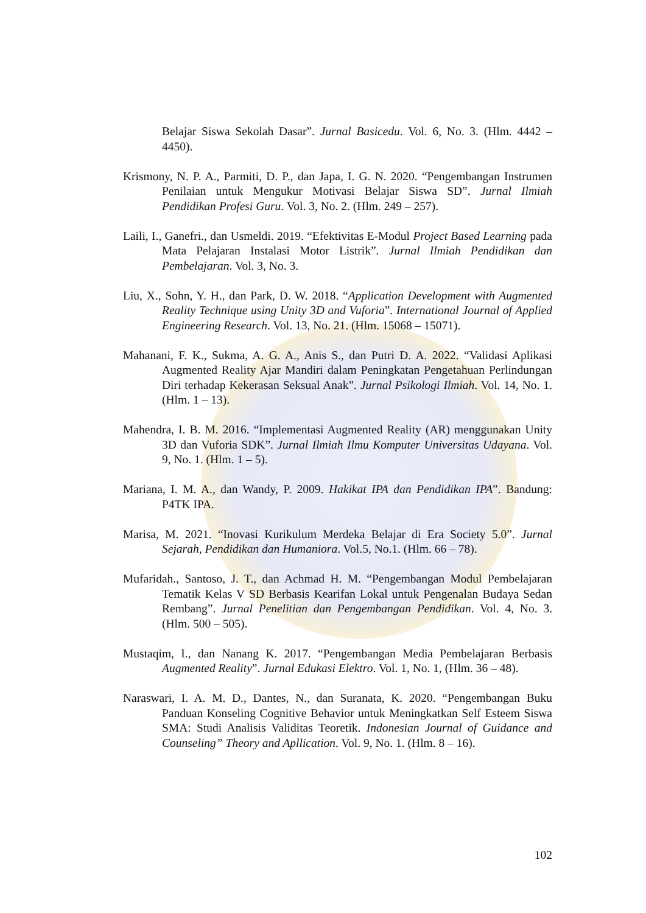Belajar Siswa Sekolah Dasar”. Jurnal Basicedu. Vol. 6, No. 3. (Hlm. 4442 – 4450).
Krismony, N. P. A., Parmiti, D. P., dan Japa, I. G. N. 2020. “Pengembangan Instrumen Penilaian untuk Mengukur Motivasi Belajar Siswa SD”. Jurnal Ilmiah Pendidikan Profesi Guru. Vol. 3, No. 2. (Hlm. 249 – 257).
Laili, I., Ganefri., dan Usmeldi. 2019. “Efektivitas E-Modul Project Based Learning pada Mata Pelajaran Instalasi Motor Listrik”. Jurnal Ilmiah Pendidikan dan Pembelajaran. Vol. 3, No. 3.
Liu, X., Sohn, Y. H., dan Park, D. W. 2018. “Application Development with Augmented Reality Technique using Unity 3D and Vuforia”. International Journal of Applied Engineering Research. Vol. 13, No. 21. (Hlm. 15068 – 15071).
Mahanani, F. K., Sukma, A. G. A., Anis S., dan Putri D. A. 2022. “Validasi Aplikasi Augmented Reality Ajar Mandiri dalam Peningkatan Pengetahuan Perlindungan Diri terhadap Kekerasan Seksual Anak”. Jurnal Psikologi Ilmiah. Vol. 14, No. 1. (Hlm. 1 – 13).
Mahendra, I. B. M. 2016. “Implementasi Augmented Reality (AR) menggunakan Unity 3D dan Vuforia SDK”. Jurnal Ilmiah Ilmu Komputer Universitas Udayana. Vol. 9, No. 1. (Hlm. 1 – 5).
Mariana, I. M. A., dan Wandy, P. 2009. Hakikat IPA dan Pendidikan IPA”. Bandung: P4TK IPA.
Marisa, M. 2021. “Inovasi Kurikulum Merdeka Belajar di Era Society 5.0”. Jurnal Sejarah, Pendidikan dan Humaniora. Vol.5, No.1. (Hlm. 66 – 78).
Mufaridah., Santoso, J. T., dan Achmad H. M. “Pengembangan Modul Pembelajaran Tematik Kelas V SD Berbasis Kearifan Lokal untuk Pengenalan Budaya Sedan Rembang”. Jurnal Penelitian dan Pengembangan Pendidikan. Vol. 4, No. 3. (Hlm. 500 – 505).
Mustaqim, I., dan Nanang K. 2017. “Pengembangan Media Pembelajaran Berbasis Augmented Reality”. Jurnal Edukasi Elektro. Vol. 1, No. 1, (Hlm. 36 – 48).
Naraswari, I. A. M. D., Dantes, N., dan Suranata, K. 2020. “Pengembangan Buku Panduan Konseling Cognitive Behavior untuk Meningkatkan Self Esteem Siswa SMA: Studi Analisis Validitas Teoretik. Indonesian Journal of Guidance and Counseling” Theory and Apllication. Vol. 9, No. 1. (Hlm. 8 – 16).
102